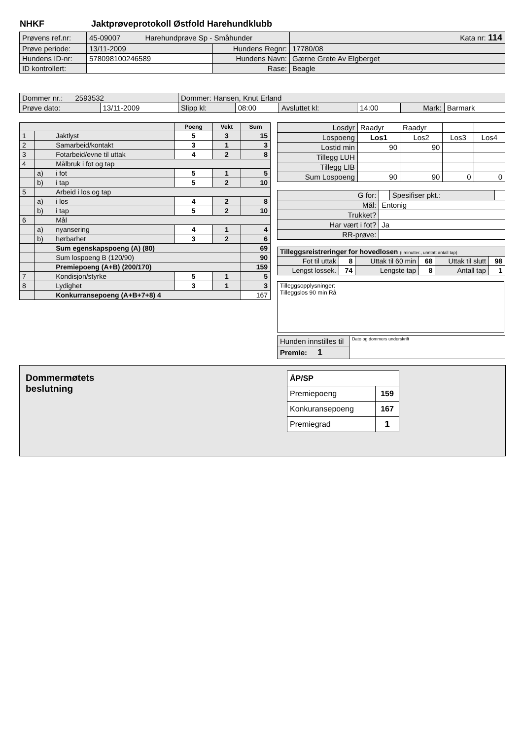NHKF Jaktprøveprotokoll Østfold Harehundklubb
| Prøvens ref.nr: | 45-09007 Harehundprøve Sp - Småhunder | | | Kata nr: 114 |
| Prøve periode: | 13/11-2009 | Hundens Regnr: | 17780/08 | |
| Hundens ID-nr: | 578098100246589 | Hundens Navn: | Gærne Grete Av Elgberget | |
| ID kontrollert: | | Rase: | Beagle | |
| Dommer nr.: 2593532 | | Dommer: Hansen, Knut Erland | | | | | |
| Prøve dato: | 13/11-2009 | Slipp kl: | 08:00 | Avsluttet kl: | 14:00 | Mark: | Barmark |
| | | | Poeng | Vekt | Sum |
| 1 | | Jaktlyst | 5 | 3 | 15 |
| 2 | | Samarbeid/kontakt | 3 | 1 | 3 |
| 3 | | Fotarbeid/evne til uttak | 4 | 2 | 8 |
| 4 | | Målbruk i fot og tap | | | |
| | a) | i fot | 5 | 1 | 5 |
| | b) | i tap | 5 | 2 | 10 |
| 5 | | Arbeid i los og tap | | | |
| | a) | i los | 4 | 2 | 8 |
| | b) | i tap | 5 | 2 | 10 |
| 6 | | Mål | | | |
| | a) | nyansering | 4 | 1 | 4 |
| | b) | hørbarhet | 3 | 2 | 6 |
| | | Sum egenskapspoeng (A) (80) | | | 69 |
| | | Sum lospoeng B (120/90) | | | 90 |
| | | Premiepoeng (A+B) (200/170) | | | 159 |
| 7 | | Kondisjon/styrke | 5 | 1 | 5 |
| 8 | | Lydighet | 3 | 1 | 3 |
| | | Konkurransepoeng (A+B+7+8) 4 | | | 167 |
| Losdyr | Raadyr | Raadyr | | |
| Lospoeng | Los1 | Los2 | Los3 | Los4 |
| Lostid min | 90 | 90 | | |
| Tillegg LUH | | | | |
| Tillegg LIB | | | | |
| Sum Lospoeng | 90 | 90 | 0 | 0 |
| G for: | | Spesifiser pkt.: | |
| Mål: | Entonig | | |
| Trukket? | | | |
| Har vært i fot? | Ja | | |
| RR-prøve: | | | |
| Tilleggsreistreringer for hovedlosen (i minutter., unntatt antall tap) | | | | | |
| Fot til uttak | 8 | Uttak til 60 min | 68 | Uttak til slutt | 98 |
| Lengst lossek. | 74 | Lengste tap | 8 | Antall tap | 1 |
Tilleggsopplysninger:
Tilleggslos 90 min Rå
| Hunden innstilles til | Dato og dommers underskrift |
| Premie: 1 | |
Dommermøtets
beslutning
| ÅP/SP | |
| Premiepoeng | 159 |
| Konkuransepoeng | 167 |
| Premiegrad | 1 |